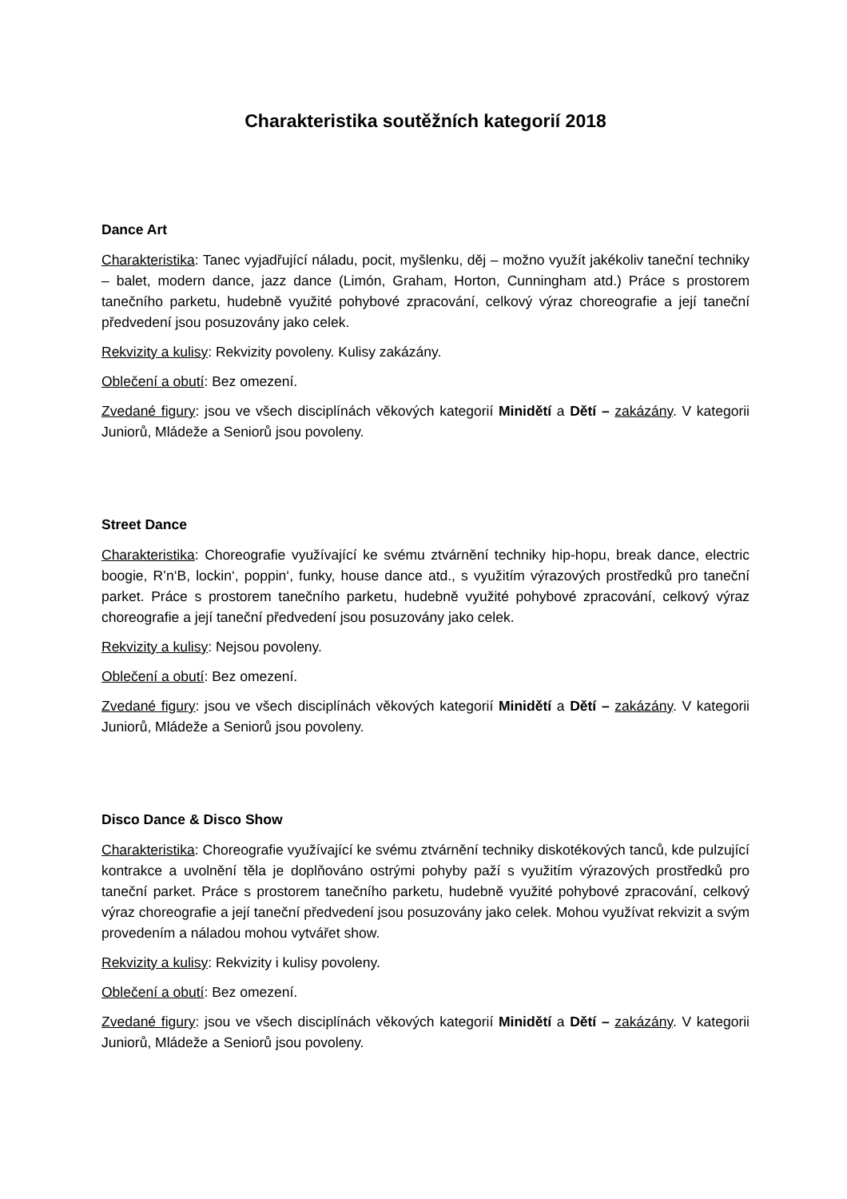Charakteristika soutěžních kategorií 2018
Dance Art
Charakteristika: Tanec vyjadřující náladu, pocit, myšlenku, děj – možno využít jakékoliv taneční techniky – balet, modern dance, jazz dance (Limón, Graham, Horton, Cunningham atd.) Práce s prostorem tanečního parketu, hudebně využité pohybové zpracování, celkový výraz choreografie a její taneční předvedení jsou posuzovány jako celek.
Rekvizity a kulisy: Rekvizity povoleny. Kulisy zakázány.
Oblečení a obutí: Bez omezení.
Zvedané figury: jsou ve všech disciplínách věkových kategorií Minidětí a Dětí – zakázány. V kategorii Juniorů, Mládeže a Seniorů jsou povoleny.
Street Dance
Charakteristika: Choreografie využívající ke svému ztvárnění techniky hip-hopu, break dance, electric boogie, R’n‘B, lockin‘, poppin‘, funky, house dance atd., s využitím výrazových prostředků pro taneční parket. Práce s prostorem tanečního parketu, hudebně využité pohybové zpracování, celkový výraz choreografie a její taneční předvedení jsou posuzovány jako celek.
Rekvizity a kulisy: Nejsou povoleny.
Oblečení a obutí: Bez omezení.
Zvedané figury: jsou ve všech disciplínách věkových kategorií Minidětí a Dětí – zakázány. V kategorii Juniorů, Mládeže a Seniorů jsou povoleny.
Disco Dance & Disco Show
Charakteristika: Choreografie využívající ke svému ztvárnění techniky diskotékových tanců, kde pulzující kontrakce a uvolnění těla je doplňováno ostrými pohyby paží s využitím výrazových prostředků pro taneční parket. Práce s prostorem tanečního parketu, hudebně využité pohybové zpracování, celkový výraz choreografie a její taneční předvedení jsou posuzovány jako celek. Mohou využívat rekvizit a svým provedením a náladou mohou vytvářet show.
Rekvizity a kulisy: Rekvizity i kulisy povoleny.
Oblečení a obutí: Bez omezení.
Zvedané figury: jsou ve všech disciplínách věkových kategorií Minidětí a Dětí – zakázány. V kategorii Juniorů, Mládeže a Seniorů jsou povoleny.